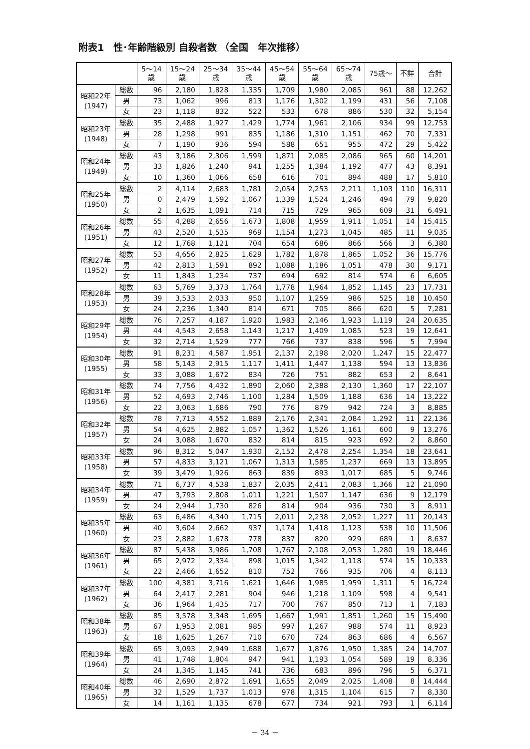附表1　性･年齢階級別 自殺者数 （全国　年次推移）
| | | 5～14 歳 | 15～24 歳 | 25～34 歳 | 35～44 歳 | 45～54 歳 | 55～64 歳 | 65～74 歳 | 75歳～ | 不詳 | 合計 |
| --- | --- | --- | --- | --- | --- | --- | --- | --- | --- | --- | --- |
| 昭和22年 (1947) | 総数 | 96 | 2,180 | 1,828 | 1,335 | 1,709 | 1,980 | 2,085 | 961 | 88 | 12,262 |
| | 男 | 73 | 1,062 | 996 | 813 | 1,176 | 1,302 | 1,199 | 431 | 56 | 7,108 |
| | 女 | 23 | 1,118 | 832 | 522 | 533 | 678 | 886 | 530 | 32 | 5,154 |
| 昭和23年 (1948) | 総数 | 35 | 2,488 | 1,927 | 1,429 | 1,774 | 1,961 | 2,106 | 934 | 99 | 12,753 |
| | 男 | 28 | 1,298 | 991 | 835 | 1,186 | 1,310 | 1,151 | 462 | 70 | 7,331 |
| | 女 | 7 | 1,190 | 936 | 594 | 588 | 651 | 955 | 472 | 29 | 5,422 |
| 昭和24年 (1949) | 総数 | 43 | 3,186 | 2,306 | 1,599 | 1,871 | 2,085 | 2,086 | 965 | 60 | 14,201 |
| | 男 | 33 | 1,826 | 1,240 | 941 | 1,255 | 1,384 | 1,192 | 477 | 43 | 8,391 |
| | 女 | 10 | 1,360 | 1,066 | 658 | 616 | 701 | 894 | 488 | 17 | 5,810 |
| 昭和25年 (1950) | 総数 | 2 | 4,114 | 2,683 | 1,781 | 2,054 | 2,253 | 2,211 | 1,103 | 110 | 16,311 |
| | 男 | 0 | 2,479 | 1,592 | 1,067 | 1,339 | 1,524 | 1,246 | 494 | 79 | 9,820 |
| | 女 | 2 | 1,635 | 1,091 | 714 | 715 | 729 | 965 | 609 | 31 | 6,491 |
| 昭和26年 (1951) | 総数 | 55 | 4,288 | 2,656 | 1,673 | 1,808 | 1,959 | 1,911 | 1,051 | 14 | 15,415 |
| | 男 | 43 | 2,520 | 1,535 | 969 | 1,154 | 1,273 | 1,045 | 485 | 11 | 9,035 |
| | 女 | 12 | 1,768 | 1,121 | 704 | 654 | 686 | 866 | 566 | 3 | 6,380 |
| 昭和27年 (1952) | 総数 | 53 | 4,656 | 2,825 | 1,629 | 1,782 | 1,878 | 1,865 | 1,052 | 36 | 15,776 |
| | 男 | 42 | 2,813 | 1,591 | 892 | 1,088 | 1,186 | 1,051 | 478 | 30 | 9,171 |
| | 女 | 11 | 1,843 | 1,234 | 737 | 694 | 692 | 814 | 574 | 6 | 6,605 |
| 昭和28年 (1953) | 総数 | 63 | 5,769 | 3,373 | 1,764 | 1,778 | 1,964 | 1,852 | 1,145 | 23 | 17,731 |
| | 男 | 39 | 3,533 | 2,033 | 950 | 1,107 | 1,259 | 986 | 525 | 18 | 10,450 |
| | 女 | 24 | 2,236 | 1,340 | 814 | 671 | 705 | 866 | 620 | 5 | 7,281 |
| 昭和29年 (1954) | 総数 | 76 | 7,257 | 4,187 | 1,920 | 1,983 | 2,146 | 1,923 | 1,119 | 24 | 20,635 |
| | 男 | 44 | 4,543 | 2,658 | 1,143 | 1,217 | 1,409 | 1,085 | 523 | 19 | 12,641 |
| | 女 | 32 | 2,714 | 1,529 | 777 | 766 | 737 | 838 | 596 | 5 | 7,994 |
| 昭和30年 (1955) | 総数 | 91 | 8,231 | 4,587 | 1,951 | 2,137 | 2,198 | 2,020 | 1,247 | 15 | 22,477 |
| | 男 | 58 | 5,143 | 2,915 | 1,117 | 1,411 | 1,447 | 1,138 | 594 | 13 | 13,836 |
| | 女 | 33 | 3,088 | 1,672 | 834 | 726 | 751 | 882 | 653 | 2 | 8,641 |
| 昭和31年 (1956) | 総数 | 74 | 7,756 | 4,432 | 1,890 | 2,060 | 2,388 | 2,130 | 1,360 | 17 | 22,107 |
| | 男 | 52 | 4,693 | 2,746 | 1,100 | 1,284 | 1,509 | 1,188 | 636 | 14 | 13,222 |
| | 女 | 22 | 3,063 | 1,686 | 790 | 776 | 879 | 942 | 724 | 3 | 8,885 |
| 昭和32年 (1957) | 総数 | 78 | 7,713 | 4,552 | 1,889 | 2,176 | 2,341 | 2,084 | 1,292 | 11 | 22,136 |
| | 男 | 54 | 4,625 | 2,882 | 1,057 | 1,362 | 1,526 | 1,161 | 600 | 9 | 13,276 |
| | 女 | 24 | 3,088 | 1,670 | 832 | 814 | 815 | 923 | 692 | 2 | 8,860 |
| 昭和33年 (1958) | 総数 | 96 | 8,312 | 5,047 | 1,930 | 2,152 | 2,478 | 2,254 | 1,354 | 18 | 23,641 |
| | 男 | 57 | 4,833 | 3,121 | 1,067 | 1,313 | 1,585 | 1,237 | 669 | 13 | 13,895 |
| | 女 | 39 | 3,479 | 1,926 | 863 | 839 | 893 | 1,017 | 685 | 5 | 9,746 |
| 昭和34年 (1959) | 総数 | 71 | 6,737 | 4,538 | 1,837 | 2,035 | 2,411 | 2,083 | 1,366 | 12 | 21,090 |
| | 男 | 47 | 3,793 | 2,808 | 1,011 | 1,221 | 1,507 | 1,147 | 636 | 9 | 12,179 |
| | 女 | 24 | 2,944 | 1,730 | 826 | 814 | 904 | 936 | 730 | 3 | 8,911 |
| 昭和35年 (1960) | 総数 | 63 | 6,486 | 4,340 | 1,715 | 2,011 | 2,238 | 2,052 | 1,227 | 11 | 20,143 |
| | 男 | 40 | 3,604 | 2,662 | 937 | 1,174 | 1,418 | 1,123 | 538 | 10 | 11,506 |
| | 女 | 23 | 2,882 | 1,678 | 778 | 837 | 820 | 929 | 689 | 1 | 8,637 |
| 昭和36年 (1961) | 総数 | 87 | 5,438 | 3,986 | 1,708 | 1,767 | 2,108 | 2,053 | 1,280 | 19 | 18,446 |
| | 男 | 65 | 2,972 | 2,334 | 898 | 1,015 | 1,342 | 1,118 | 574 | 15 | 10,333 |
| | 女 | 22 | 2,466 | 1,652 | 810 | 752 | 766 | 935 | 706 | 4 | 8,113 |
| 昭和37年 (1962) | 総数 | 100 | 4,381 | 3,716 | 1,621 | 1,646 | 1,985 | 1,959 | 1,311 | 5 | 16,724 |
| | 男 | 64 | 2,417 | 2,281 | 904 | 946 | 1,218 | 1,109 | 598 | 4 | 9,541 |
| | 女 | 36 | 1,964 | 1,435 | 717 | 700 | 767 | 850 | 713 | 1 | 7,183 |
| 昭和38年 (1963) | 総数 | 85 | 3,578 | 3,348 | 1,695 | 1,667 | 1,991 | 1,851 | 1,260 | 15 | 15,490 |
| | 男 | 67 | 1,953 | 2,081 | 985 | 997 | 1,267 | 988 | 574 | 11 | 8,923 |
| | 女 | 18 | 1,625 | 1,267 | 710 | 670 | 724 | 863 | 686 | 4 | 6,567 |
| 昭和39年 (1964) | 総数 | 65 | 3,093 | 2,949 | 1,688 | 1,677 | 1,876 | 1,950 | 1,385 | 24 | 14,707 |
| | 男 | 41 | 1,748 | 1,804 | 947 | 941 | 1,193 | 1,054 | 589 | 19 | 8,336 |
| | 女 | 24 | 1,345 | 1,145 | 741 | 736 | 683 | 896 | 796 | 5 | 6,371 |
| 昭和40年 (1965) | 総数 | 46 | 2,690 | 2,872 | 1,691 | 1,655 | 2,049 | 2,025 | 1,408 | 8 | 14,444 |
| | 男 | 32 | 1,529 | 1,737 | 1,013 | 978 | 1,315 | 1,104 | 615 | 7 | 8,330 |
| | 女 | 14 | 1,161 | 1,135 | 678 | 677 | 734 | 921 | 793 | 1 | 6,114 |
－ 34 －